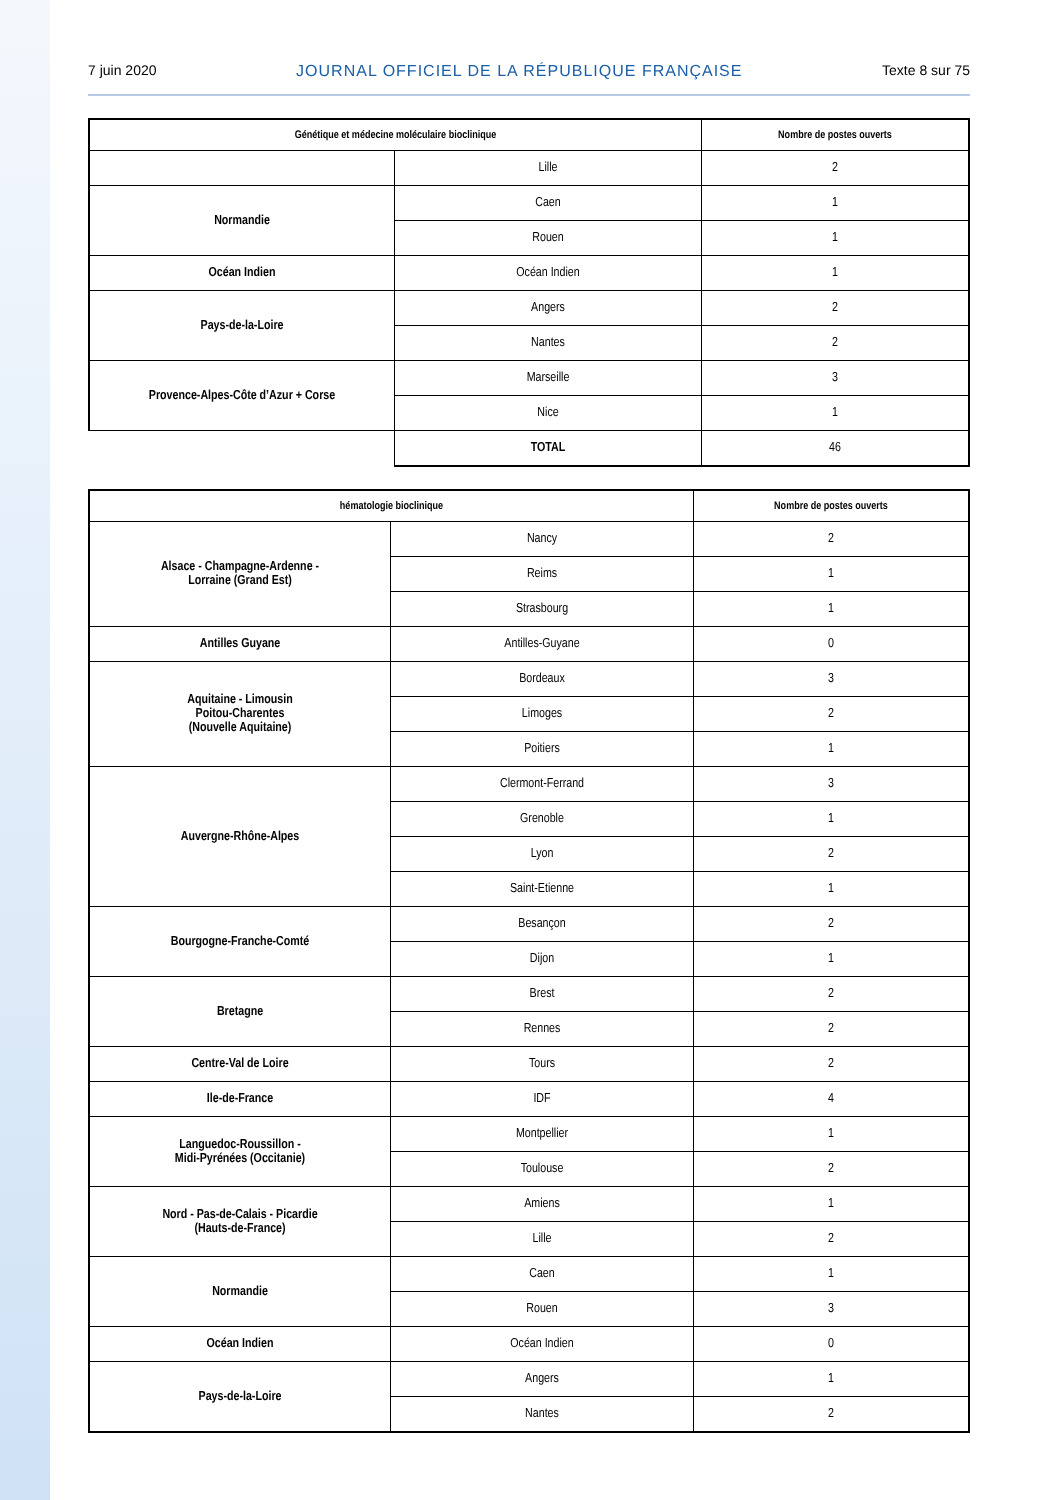7 juin 2020 JOURNAL OFFICIEL DE LA RÉPUBLIQUE FRANÇAISE Texte 8 sur 75
| Génétique et médecine moléculaire bioclinique | | Nombre de postes ouverts |
| --- | --- | --- |
| | Lille | 2 |
| Normandie | Caen | 1 |
| | Rouen | 1 |
| Océan Indien | Océan Indien | 1 |
| Pays-de-la-Loire | Angers | 2 |
| | Nantes | 2 |
| Provence-Alpes-Côte d’Azur + Corse | Marseille | 3 |
| | Nice | 1 |
| | TOTAL | 46 |
| hématologie bioclinique | | Nombre de postes ouverts |
| --- | --- | --- |
| Alsace - Champagne-Ardenne - Lorraine (Grand Est) | Nancy | 2 |
| | Reims | 1 |
| | Strasbourg | 1 |
| Antilles Guyane | Antilles-Guyane | 0 |
| Aquitaine - Limousin Poitou-Charentes (Nouvelle Aquitaine) | Bordeaux | 3 |
| | Limoges | 2 |
| | Poitiers | 1 |
| Auvergne-Rhône-Alpes | Clermont-Ferrand | 3 |
| | Grenoble | 1 |
| | Lyon | 2 |
| | Saint-Etienne | 1 |
| Bourgogne-Franche-Comté | Besançon | 2 |
| | Dijon | 1 |
| Bretagne | Brest | 2 |
| | Rennes | 2 |
| Centre-Val de Loire | Tours | 2 |
| Ile-de-France | IDF | 4 |
| Languedoc-Roussillon - Midi-Pyrénées (Occitanie) | Montpellier | 1 |
| | Toulouse | 2 |
| Nord - Pas-de-Calais - Picardie (Hauts-de-France) | Amiens | 1 |
| | Lille | 2 |
| Normandie | Caen | 1 |
| | Rouen | 3 |
| Océan Indien | Océan Indien | 0 |
| Pays-de-la-Loire | Angers | 1 |
| | Nantes | 2 |